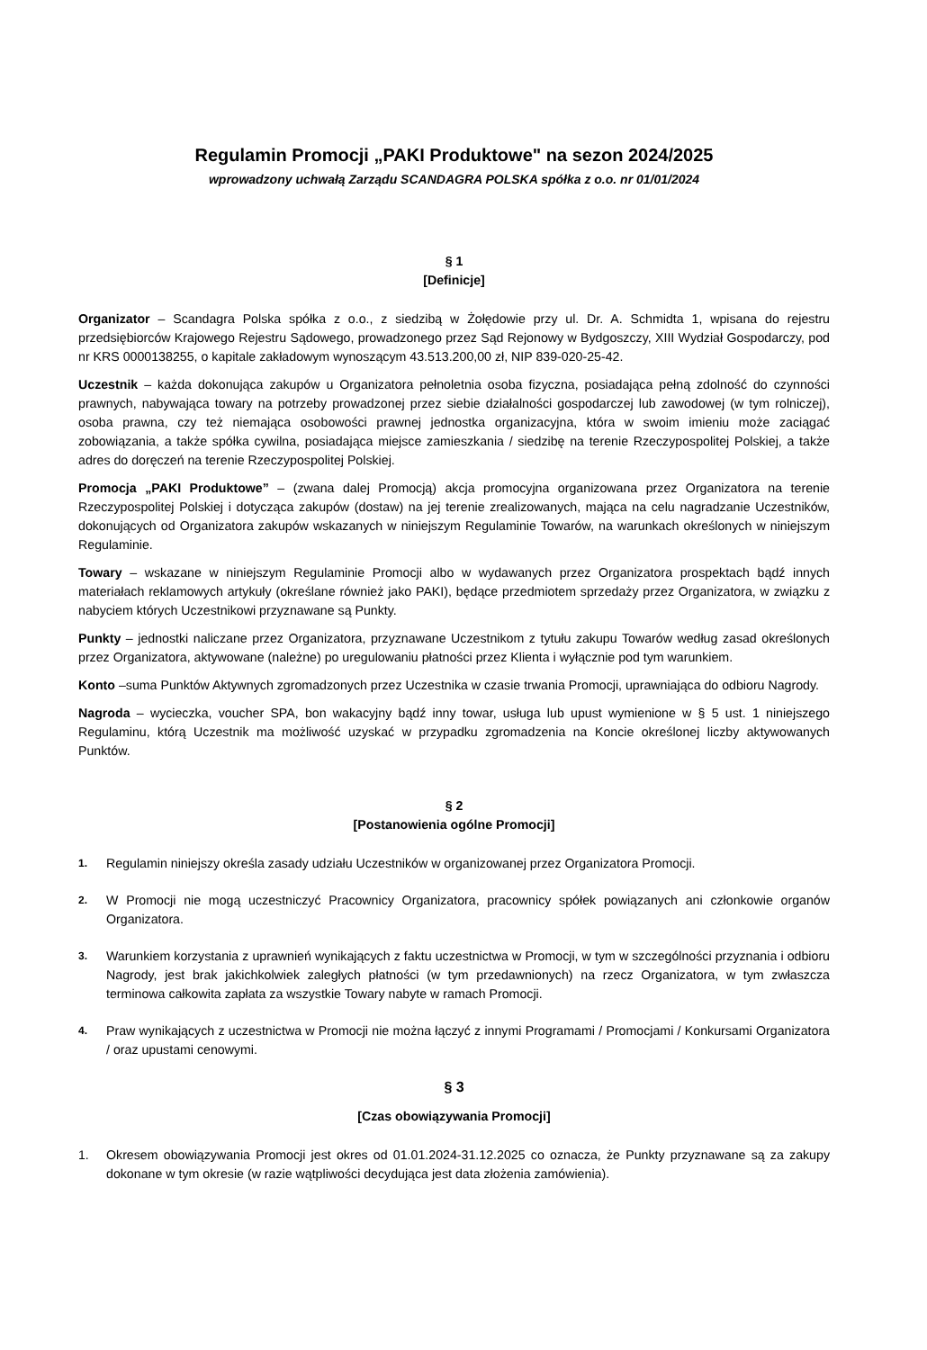Regulamin Promocji „PAKI Produktowe" na sezon 2024/2025
wprowadzony uchwałą Zarządu SCANDAGRA POLSKA spółka z o.o. nr 01/01/2024
§ 1
[Definicje]
Organizator – Scandagra Polska spółka z o.o., z siedzibą w Żołędowie przy ul. Dr. A. Schmidta 1, wpisana do rejestru przedsiębiorców Krajowego Rejestru Sądowego, prowadzonego przez Sąd Rejonowy w Bydgoszczy, XIII Wydział Gospodarczy, pod nr KRS 0000138255, o kapitale zakładowym wynoszącym 43.513.200,00 zł, NIP 839-020-25-42.
Uczestnik – każda dokonująca zakupów u Organizatora pełnoletnia osoba fizyczna, posiadająca pełną zdolność do czynności prawnych, nabywająca towary na potrzeby prowadzonej przez siebie działalności gospodarczej lub zawodowej (w tym rolniczej), osoba prawna, czy też niemająca osobowości prawnej jednostka organizacyjna, która w swoim imieniu może zaciągać zobowiązania, a także spółka cywilna, posiadająca miejsce zamieszkania / siedzibę na terenie Rzeczypospolitej Polskiej, a także adres do doręczeń na terenie Rzeczypospolitej Polskiej.
Promocja „PAKI Produktowe” – (zwana dalej Promocją) akcja promocyjna organizowana przez Organizatora na terenie Rzeczypospolitej Polskiej i dotycząca zakupów (dostaw) na jej terenie zrealizowanych, mająca na celu nagradzanie Uczestników, dokonujących od Organizatora zakupów wskazanych w niniejszym Regulaminie Towarów, na warunkach określonych w niniejszym Regulaminie.
Towary – wskazane w niniejszym Regulaminie Promocji albo w wydawanych przez Organizatora prospektach bądź innych materiałach reklamowych artykuły (określane również jako PAKI), będące przedmiotem sprzedaży przez Organizatora, w związku z nabyciem których Uczestnikowi przyznawane są Punkty.
Punkty – jednostki naliczane przez Organizatora, przyznawane Uczestnikom z tytułu zakupu Towarów według zasad określonych przez Organizatora, aktywowane (należne) po uregulowaniu płatności przez Klienta i wyłącznie pod tym warunkiem.
Konto –suma Punktów Aktywnych zgromadzonych przez Uczestnika w czasie trwania Promocji, uprawniająca do odbioru Nagrody.
Nagroda – wycieczka, voucher SPA, bon wakacyjny bądź inny towar, usługa lub upust wymienione w § 5 ust. 1 niniejszego Regulaminu, którą Uczestnik ma możliwość uzyskać w przypadku zgromadzenia na Koncie określonej liczby aktywowanych Punktów.
§ 2
[Postanowienia ogólne Promocji]
1. Regulamin niniejszy określa zasady udziału Uczestników w organizowanej przez Organizatora Promocji.
2. W Promocji nie mogą uczestniczyć Pracownicy Organizatora, pracownicy spółek powiązanych ani członkowie organów Organizatora.
3. Warunkiem korzystania z uprawnień wynikających z faktu uczestnictwa w Promocji, w tym w szczególności przyznania i odbioru Nagrody, jest brak jakichkolwiek zaległych płatności (w tym przedawnionych) na rzecz Organizatora, w tym zwłaszcza terminowa całkowita zapłata za wszystkie Towary nabyte w ramach Promocji.
4. Praw wynikających z uczestnictwa w Promocji nie można łączyć z innymi Programami / Promocjami / Konkursami Organizatora / oraz upustami cenowymi.
§ 3
[Czas obowiązywania Promocji]
1. Okresem obowiązywania Promocji jest okres od 01.01.2024-31.12.2025 co oznacza, że Punkty przyznawane są za zakupy dokonane w tym okresie (w razie wątpliwości decydująca jest data złożenia zamówienia).